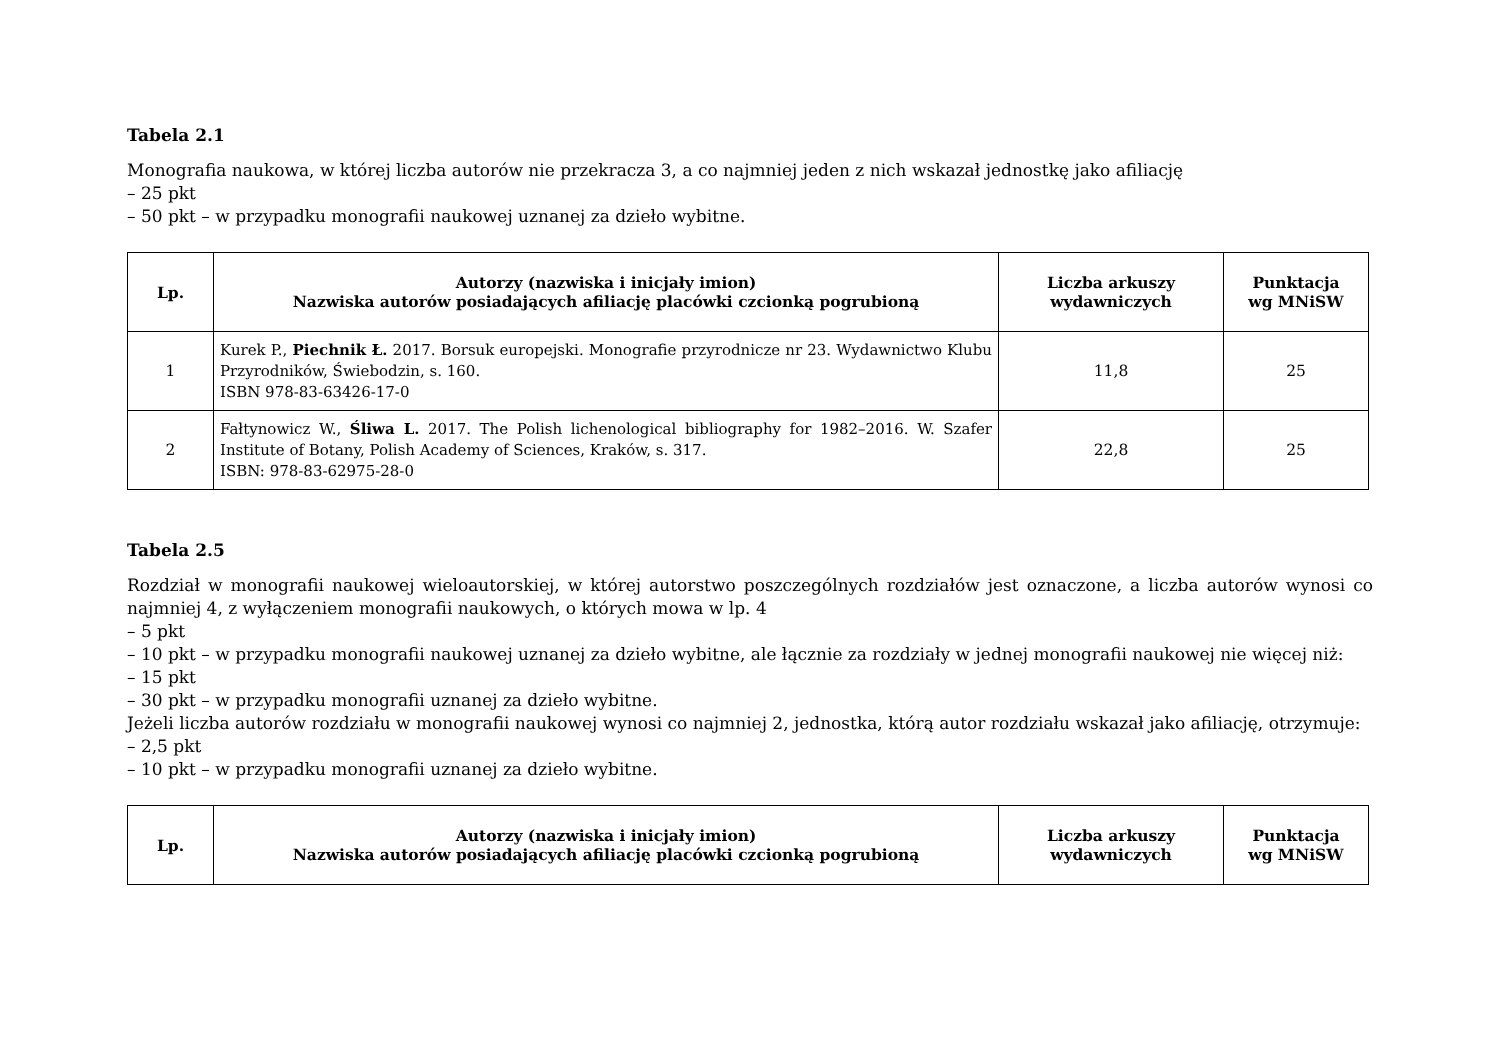Tabela 2.1
Monografia naukowa, w której liczba autorów nie przekracza 3, a co najmniej jeden z nich wskazał jednostkę jako afiliację
– 25 pkt
– 50 pkt – w przypadku monografii naukowej uznanej za dzieło wybitne.
| Lp. | Autorzy (nazwiska i inicjały imion) Nazwiska autorów posiadających afiliację placówki czcionką pogrubioną | Liczba arkuszy wydawniczych | Punktacja wg MNiSW |
| --- | --- | --- | --- |
| 1 | Kurek P., Piechnik Ł. 2017. Borsuk europejski. Monografie przyrodnicze nr 23. Wydawnictwo Klubu Przyrodników, Świebodzin, s. 160. ISBN 978-83-63426-17-0 | 11,8 | 25 |
| 2 | Fałtynowicz W., Śliwa L. 2017. The Polish lichenological bibliography for 1982–2016. W. Szafer Institute of Botany, Polish Academy of Sciences, Kraków, s. 317. ISBN: 978-83-62975-28-0 | 22,8 | 25 |
Tabela 2.5
Rozdział w monografii naukowej wieloautorskiej, w której autorstwo poszczególnych rozdziałów jest oznaczone, a liczba autorów wynosi co najmniej 4, z wyłączeniem monografii naukowych, o których mowa w lp. 4
– 5 pkt
– 10 pkt – w przypadku monografii naukowej uznanej za dzieło wybitne, ale łącznie za rozdziały w jednej monografii naukowej nie więcej niż:
– 15 pkt
– 30 pkt – w przypadku monografii uznanej za dzieło wybitne.
Jeżeli liczba autorów rozdziału w monografii naukowej wynosi co najmniej 2, jednostka, którą autor rozdziału wskazał jako afiliację, otrzymuje:
– 2,5 pkt
– 10 pkt – w przypadku monografii uznanej za dzieło wybitne.
| Lp. | Autorzy (nazwiska i inicjały imion) Nazwiska autorów posiadających afiliację placówki czcionką pogrubioną | Liczba arkuszy wydawniczych | Punktacja wg MNiSW |
| --- | --- | --- | --- |